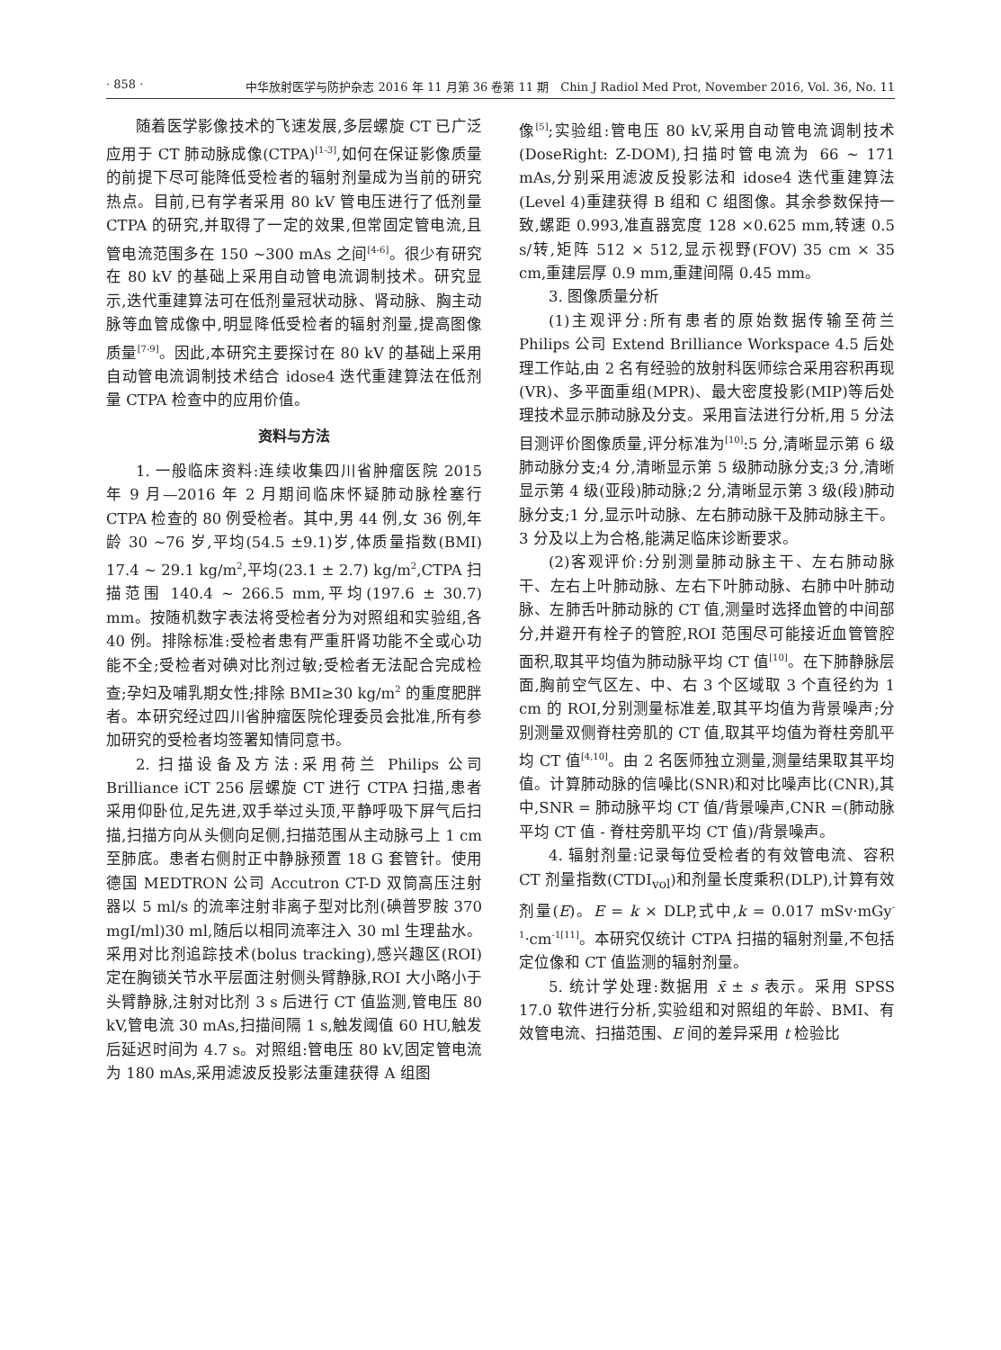· 858 · 中华放射医学与防护杂志 2016 年 11 月第 36 卷第 11 期　Chin J Radiol Med Prot, November 2016, Vol. 36, No. 11
随着医学影像技术的飞速发展,多层螺旋 CT 已广泛应用于 CT 肺动脉成像(CTPA)<sup>[1-3]</sup>,如何在保证影像质量的前提下尽可能降低受检者的辐射剂量成为当前的研究热点。目前,已有学者采用 80 kV 管电压进行了低剂量 CTPA 的研究,并取得了一定的效果,但常固定管电流,且管电流范围多在 150 ~300 mAs 之间<sup>[4-6]</sup>。很少有研究在 80 kV 的基础上采用自动管电流调制技术。研究显示,迭代重建算法可在低剂量冠状动脉、肾动脉、胸主动脉等血管成像中,明显降低受检者的辐射剂量,提高图像质量<sup>[7-9]</sup>。因此,本研究主要探讨在 80 kV 的基础上采用自动管电流调制技术结合 idose4 迭代重建算法在低剂量 CTPA 检查中的应用价值。
资料与方法
1. 一般临床资料:连续收集四川省肿瘤医院 2015 年 9 月—2016 年 2 月期间临床怀疑肺动脉栓塞行 CTPA 检查的 80 例受检者。其中,男 44 例,女 36 例,年龄 30 ~76 岁,平均(54.5 ±9.1)岁,体质量指数(BMI) 17.4 ~ 29.1 kg/m<sup>2</sup>,平均(23.1 ± 2.7) kg/m<sup>2</sup>,CTPA 扫描范围 140.4 ~ 266.5 mm,平均(197.6 ± 30.7) mm。按随机数字表法将受检者分为对照组和实验组,各 40 例。排除标准:受检者患有严重肝肾功能不全或心功能不全;受检者对碘对比剂过敏;受检者无法配合完成检查;孕妇及哺乳期女性;排除 BMI≥30 kg/m<sup>2</sup> 的重度肥胖者。本研究经过四川省肿瘤医院伦理委员会批准,所有参加研究的受检者均签署知情同意书。
2. 扫描设备及方法:采用荷兰 Philips 公司 Brilliance iCT 256 层螺旋 CT 进行 CTPA 扫描,患者采用仰卧位,足先进,双手举过头顶,平静呼吸下屏气后扫描,扫描方向从头侧向足侧,扫描范围从主动脉弓上 1 cm 至肺底。患者右侧肘正中静脉预置 18 G 套管针。使用德国 MEDTRON 公司 Accutron CT-D 双筒高压注射器以 5 ml/s 的流率注射非离子型对比剂(碘普罗胺 370 mgI/ml)30 ml,随后以相同流率注入 30 ml 生理盐水。采用对比剂追踪技术(bolus tracking),感兴趣区(ROI)定在胸锁关节水平层面注射侧头臂静脉,ROI 大小略小于头臂静脉,注射对比剂 3 s 后进行 CT 值监测,管电压 80 kV,管电流 30 mAs,扫描间隔 1 s,触发阈值 60 HU,触发后延迟时间为 4.7 s。对照组:管电压 80 kV,固定管电流为 180 mAs,采用滤波反投影法重建获得 A 组图
像<sup>[5]</sup>;实验组:管电压 80 kV,采用自动管电流调制技术(DoseRight: Z-DOM),扫描时管电流为 66 ~ 171 mAs,分别采用滤波反投影法和 idose4 迭代重建算法(Level 4)重建获得 B 组和 C 组图像。其余参数保持一致,螺距 0.993,准直器宽度 128 ×0.625 mm,转速 0.5 s/转,矩阵 512 × 512,显示视野(FOV) 35 cm × 35 cm,重建层厚 0.9 mm,重建间隔 0.45 mm。
3. 图像质量分析
(1)主观评分:所有患者的原始数据传输至荷兰 Philips 公司 Extend Brilliance Workspace 4.5 后处理工作站,由 2 名有经验的放射科医师综合采用容积再现(VR)、多平面重组(MPR)、最大密度投影(MIP)等后处理技术显示肺动脉及分支。采用盲法进行分析,用 5 分法目测评价图像质量,评分标准为<sup>[10]</sup>:5 分,清晰显示第 6 级肺动脉分支;4 分,清晰显示第 5 级肺动脉分支;3 分,清晰显示第 4 级(亚段)肺动脉;2 分,清晰显示第 3 级(段)肺动脉分支;1 分,显示叶动脉、左右肺动脉干及肺动脉主干。3 分及以上为合格,能满足临床诊断要求。
(2)客观评价:分别测量肺动脉主干、左右肺动脉干、左右上叶肺动脉、左右下叶肺动脉、右肺中叶肺动脉、左肺舌叶肺动脉的 CT 值,测量时选择血管的中间部分,并避开有栓子的管腔,ROI 范围尽可能接近血管管腔面积,取其平均值为肺动脉平均 CT 值<sup>[10]</sup>。在下肺静脉层面,胸前空气区左、中、右 3 个区域取 3 个直径约为 1 cm 的 ROI,分别测量标准差,取其平均值为背景噪声;分别测量双侧脊柱旁肌的 CT 值,取其平均值为脊柱旁肌平均 CT 值<sup>[4,10]</sup>。由 2 名医师独立测量,测量结果取其平均值。计算肺动脉的信噪比(SNR)和对比噪声比(CNR),其中,SNR = 肺动脉平均 CT 值/背景噪声,CNR =(肺动脉平均 CT 值 - 脊柱旁肌平均 CT 值)/背景噪声。
4. 辐射剂量:记录每位受检者的有效管电流、容积 CT 剂量指数(CTDI<sub>vol</sub>)和剂量长度乘积(DLP),计算有效剂量(E)。E = k × DLP,式中,k = 0.017 mSv·mGy<sup>-1</sup>·cm<sup>-1[11]</sup>。本研究仅统计 CTPA 扫描的辐射剂量,不包括定位像和 CT 值监测的辐射剂量。
5. 统计学处理:数据用 x̄ ± s 表示。采用 SPSS 17.0 软件进行分析,实验组和对照组的年龄、BMI、有效管电流、扫描范围、E 间的差异采用 t 检验比